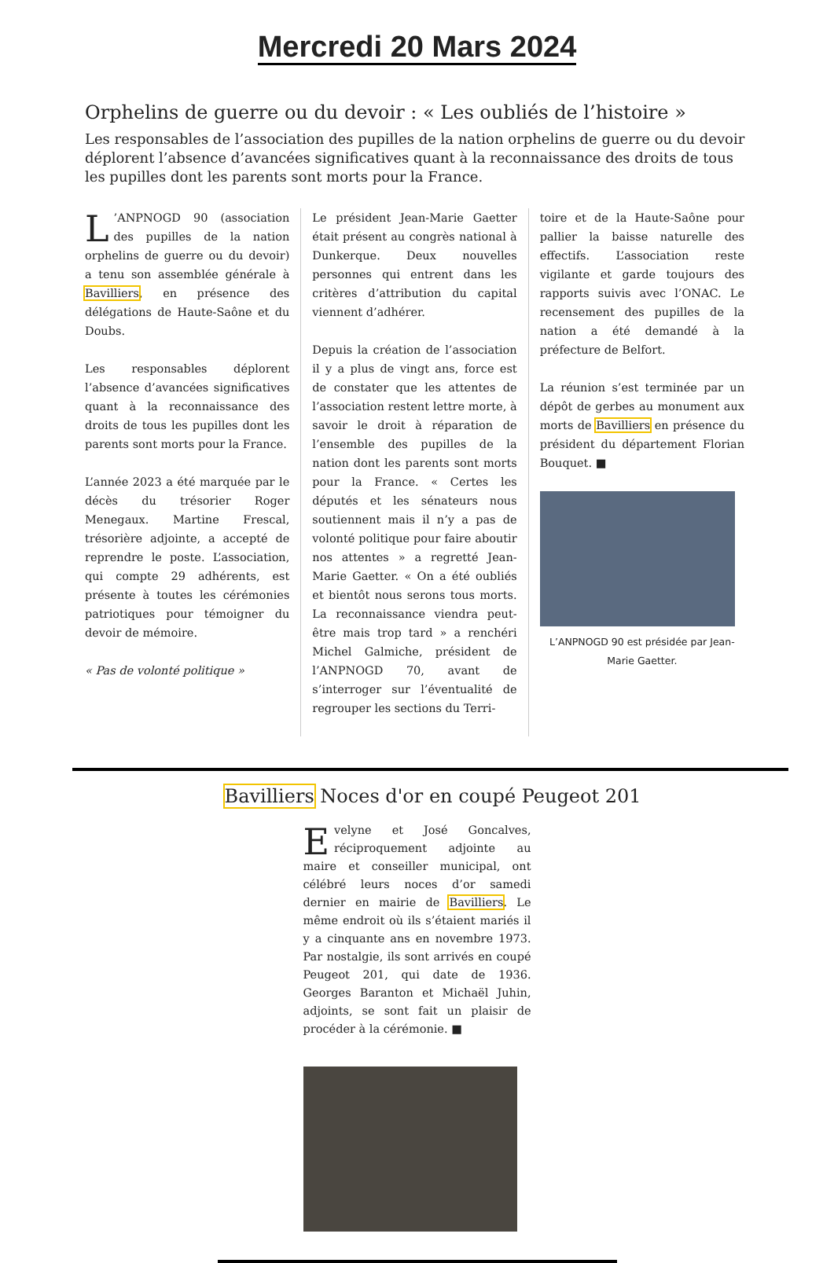Mercredi 20 Mars 2024
Orphelins de guerre ou du devoir : « Les oubliés de l’histoire »
Les responsables de l’association des pupilles de la nation orphelins de guerre ou du devoir déplorent l’absence d’avancées significatives quant à la reconnaissance des droits de tous les pupilles dont les parents sont morts pour la France.
L’ANPNOGD 90 (association des pupilles de la nation orphelins de guerre ou du devoir) a tenu son assemblée générale à Bavilliers, en présence des délégations de Haute-Saône et du Doubs.
Les responsables déplorent l’absence d’avancées significatives quant à la reconnaissance des droits de tous les pupilles dont les parents sont morts pour la France.
L’année 2023 a été marquée par le décès du trésorier Roger Menegaux. Martine Frescal, trésorière adjointe, a accepté de reprendre le poste. L’association, qui compte 29 adhérents, est présente à toutes les cérémonies patriotiques pour témoigner du devoir de mémoire.
« Pas de volonté politique »
Le président Jean-Marie Gaetter était présent au congrès national à Dunkerque. Deux nouvelles personnes qui entrent dans les critères d’attribution du capital viennent d’adhérer.
Depuis la création de l’association il y a plus de vingt ans, force est de constater que les attentes de l’association restent lettre morte, à savoir le droit à réparation de l’ensemble des pupilles de la nation dont les parents sont morts pour la France. « Certes les députés et les sénateurs nous soutiennent mais il n’y a pas de volonté politique pour faire aboutir nos attentes » a regretté Jean-Marie Gaetter. « On a été oubliés et bientôt nous serons tous morts. La reconnaissance viendra peut-être mais trop tard » a renchéri Michel Galmiche, président de l’ANPNOGD 70, avant de s’interroger sur l’éventualité de regrouper les sections du Terri-
toire et de la Haute-Saône pour pallier la baisse naturelle des effectifs. L’association reste vigilante et garde toujours des rapports suivis avec l’ONAC. Le recensement des pupilles de la nation a été demandé à la préfecture de Belfort.
La réunion s’est terminée par un dépôt de gerbes au monument aux morts de Bavilliers en présence du président du département Florian Bouquet. ■
L’ANPNOGD 90 est présidée par Jean-Marie Gaetter.
Bavilliers Noces d'or en coupé Peugeot 201
Evelyne et José Goncalves, réciproquement adjointe au maire et conseiller municipal, ont célébré leurs noces d’or samedi dernier en mairie de Bavilliers. Le même endroit où ils s’étaient mariés il y a cinquante ans en novembre 1973. Par nostalgie, ils sont arrivés en coupé Peugeot 201, qui date de 1936. Georges Baranton et Michaël Juhin, adjoints, se sont fait un plaisir de procéder à la cérémonie. ■